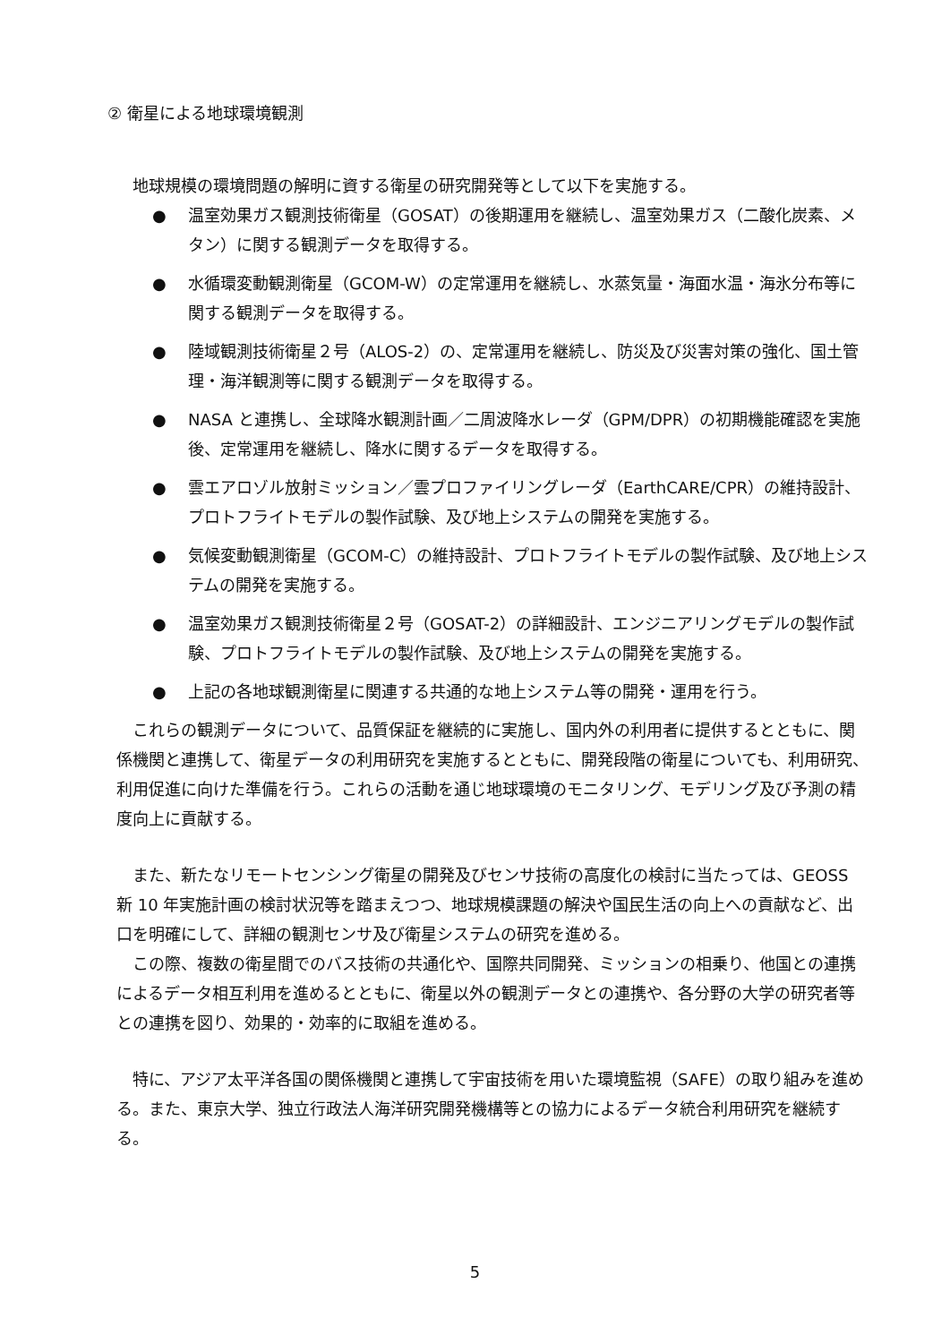② 衛星による地球環境観測
地球規模の環境問題の解明に資する衛星の研究開発等として以下を実施する。
● 温室効果ガス観測技術衛星（GOSAT）の後期運用を継続し、温室効果ガス（二酸化炭素、メタン）に関する観測データを取得する。
● 水循環変動観測衛星（GCOM-W）の定常運用を継続し、水蒸気量・海面水温・海氷分布等に関する観測データを取得する。
● 陸域観測技術衛星２号（ALOS-2）の、定常運用を継続し、防災及び災害対策の強化、国土管理・海洋観測等に関する観測データを取得する。
● NASA と連携し、全球降水観測計画／二周波降水レーダ（GPM/DPR）の初期機能確認を実施後、定常運用を継続し、降水に関するデータを取得する。
● 雲エアロゾル放射ミッション／雲プロファイリングレーダ（EarthCARE/CPR）の維持設計、プロトフライトモデルの製作試験、及び地上システムの開発を実施する。
● 気候変動観測衛星（GCOM-C）の維持設計、プロトフライトモデルの製作試験、及び地上システムの開発を実施する。
● 温室効果ガス観測技術衛星２号（GOSAT-2）の詳細設計、エンジニアリングモデルの製作試験、プロトフライトモデルの製作試験、及び地上システムの開発を実施する。
● 上記の各地球観測衛星に関連する共通的な地上システム等の開発・運用を行う。
これらの観測データについて、品質保証を継続的に実施し、国内外の利用者に提供するとともに、関係機関と連携して、衛星データの利用研究を実施するとともに、開発段階の衛星についても、利用研究、利用促進に向けた準備を行う。これらの活動を通じ地球環境のモニタリング、モデリング及び予測の精度向上に貢献する。
また、新たなリモートセンシング衛星の開発及びセンサ技術の高度化の検討に当たっては、GEOSS 新 10 年実施計画の検討状況等を踏まえつつ、地球規模課題の解決や国民生活の向上への貢献など、出口を明確にして、詳細の観測センサ及び衛星システムの研究を進める。
この際、複数の衛星間でのバス技術の共通化や、国際共同開発、ミッションの相乗り、他国との連携によるデータ相互利用を進めるとともに、衛星以外の観測データとの連携や、各分野の大学の研究者等との連携を図り、効果的・効率的に取組を進める。
特に、アジア太平洋各国の関係機関と連携して宇宙技術を用いた環境監視（SAFE）の取り組みを進める。また、東京大学、独立行政法人海洋研究開発機構等との協力によるデータ統合利用研究を継続する。
5